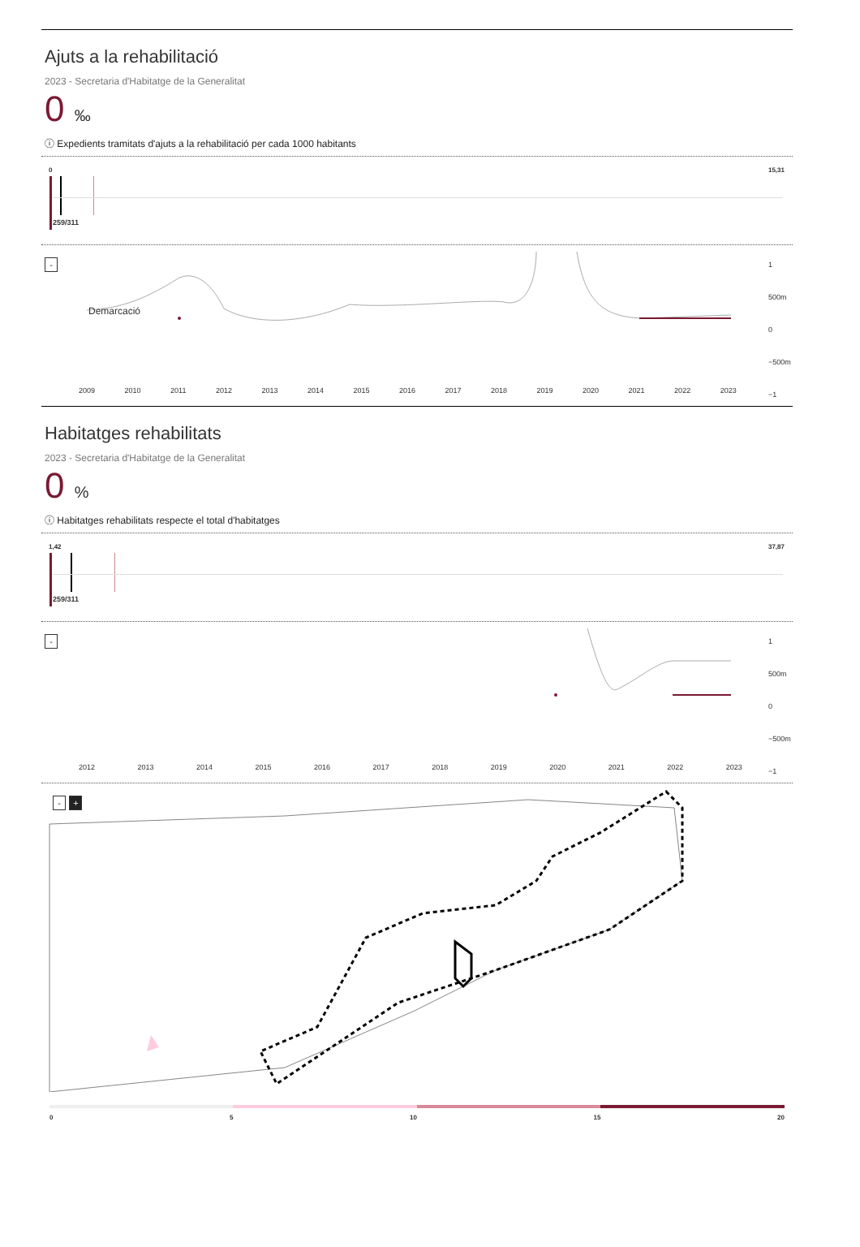Ajuts a la rehabilitació
2023 - Secretaria d'Habitatge de la Generalitat
0 ‰
ⓘ Expedients tramitats d'ajuts a la rehabilitació per cada 1000 habitants
0 15,31
259/311
-
Demarcació
1
500m
0
−500m
−1
2009 2010 2011 2012 2013 2014 2015 2016 2017 2018 2019 2020 2021 2022 2023
Habitatges rehabilitats
2023 - Secretaria d'Habitatge de la Generalitat
0 %
ⓘ Habitatges rehabilitats respecte el total d'habitatges
1,42 37,87
259/311
-
1
500m
0
−500m
−1
2012 2013 2014 2015 2016 2017 2018 2019 2020 2021 2022 2023
- +
0 5 10 15 20